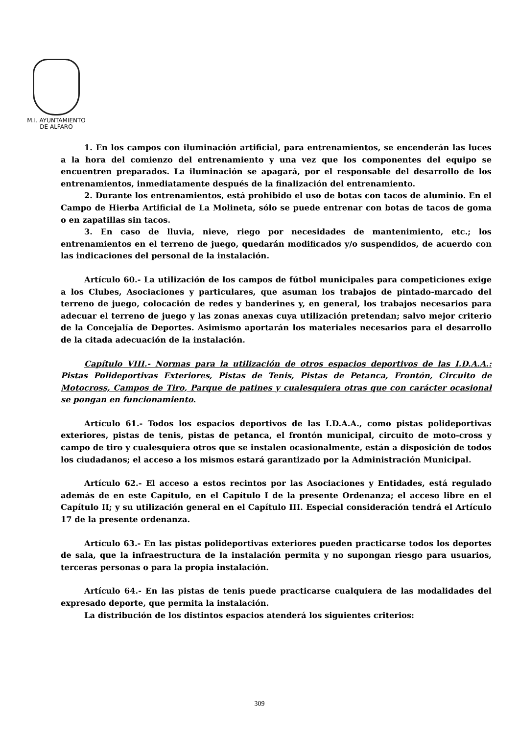M.I. AYUNTAMIENTO
DE ALFARO
1. En los campos con iluminación artificial, para entrenamientos, se encenderán las luces a la hora del comienzo del entrenamiento y una vez que los componentes del equipo se encuentren preparados. La iluminación se apagará, por el responsable del desarrollo de los entrenamientos, inmediatamente después de la finalización del entrenamiento.
2. Durante los entrenamientos, está prohibido el uso de botas con tacos de aluminio. En el Campo de Hierba Artificial de La Molineta, sólo se puede entrenar con botas de tacos de goma o en zapatillas sin tacos.
3. En caso de lluvia, nieve, riego por necesidades de mantenimiento, etc.; los entrenamientos en el terreno de juego, quedarán modificados y/o suspendidos, de acuerdo con las indicaciones del personal de la instalación.
Artículo 60.- La utilización de los campos de fútbol municipales para competiciones exige a los Clubes, Asociaciones y particulares, que asuman los trabajos de pintado-marcado del terreno de juego, colocación de redes y banderines y, en general, los trabajos necesarios para adecuar el terreno de juego y las zonas anexas cuya utilización pretendan; salvo mejor criterio de la Concejalía de Deportes. Asimismo aportarán los materiales necesarios para el desarrollo de la citada adecuación de la instalación.
Capítulo VIII.- Normas para la utilización de otros espacios deportivos de las I.D.A.A.: Pistas Polideportivas Exteriores, Pistas de Tenis, Pistas de Petanca, Frontón, Circuito de Motocross, Campos de Tiro, Parque de patines y cualesquiera otras que con carácter ocasional se pongan en funcionamiento.
Artículo 61.- Todos los espacios deportivos de las I.D.A.A., como pistas polideportivas exteriores, pistas de tenis, pistas de petanca, el frontón municipal, circuito de moto-cross y campo de tiro y cualesquiera otros que se instalen ocasionalmente, están a disposición de todos los ciudadanos; el acceso a los mismos estará garantizado por la Administración Municipal.
Artículo 62.- El acceso a estos recintos por las Asociaciones y Entidades, está regulado además de en este Capítulo, en el Capítulo I de la presente Ordenanza; el acceso libre en el Capítulo II; y su utilización general en el Capítulo III. Especial consideración tendrá el Artículo 17 de la presente ordenanza.
Artículo 63.- En las pistas polideportivas exteriores pueden practicarse todos los deportes de sala, que la infraestructura de la instalación permita y no supongan riesgo para usuarios, terceras personas o para la propia instalación.
Artículo 64.- En las pistas de tenis puede practicarse cualquiera de las modalidades del expresado deporte, que permita la instalación.
La distribución de los distintos espacios atenderá los siguientes criterios:
309